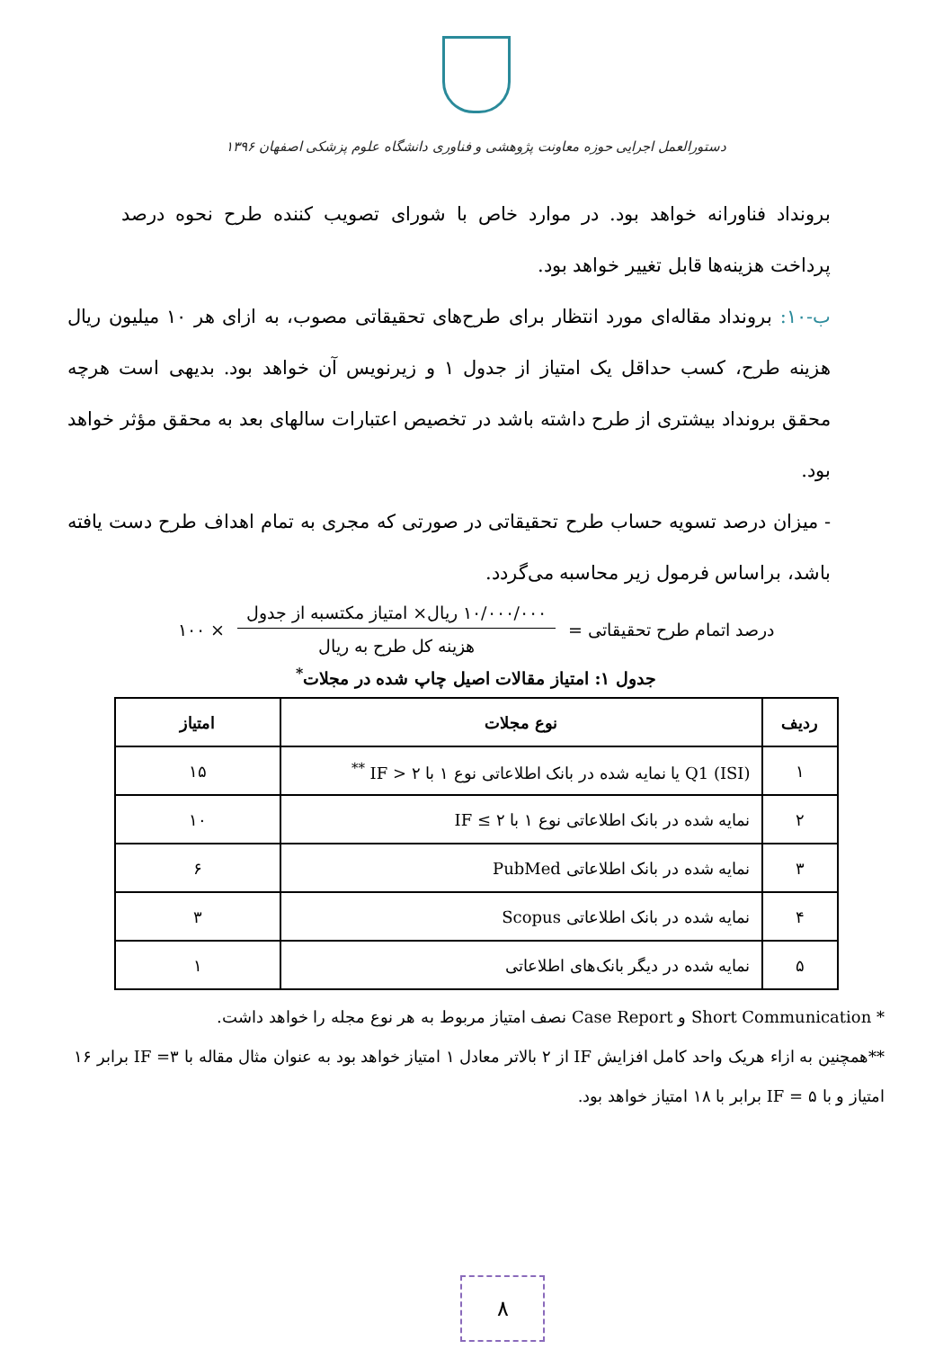دستورالعمل اجرایی حوزه معاونت پژوهشی و فناوری دانشگاه علوم پزشکی اصفهان ۱۳۹۶
برونداد فناورانه خواهد بود. در موارد خاص با شورای تصویب کننده طرح نحوه درصد پرداخت هزینه‌ها قابل تغییر خواهد بود.
ب-۱۰: برونداد مقاله‌ای مورد انتظار برای طرح‌های تحقیقاتی مصوب، به ازای هر ۱۰ میلیون ریال هزینه طرح، کسب حداقل یک امتیاز از جدول ۱ و زیرنویس آن خواهد بود. بدیهی است هرچه محقق برونداد بیشتری از طرح داشته باشد در تخصیص اعتبارات سالهای بعد به محقق مؤثر خواهد بود.
- میزان درصد تسویه حساب طرح تحقیقاتی در صورتی که مجری به تمام اهداف طرح دست یافته باشد، براساس فرمول زیر محاسبه می‌گردد.
درصد اتمام طرح تحقیقاتی =
۱۰/۰۰۰/۰۰۰ ریال× امتیاز مکتسبه از جدول
هزینه کل طرح به ریال
× ۱۰۰
جدول ۱: امتیاز مقالات اصیل چاپ شده در مجلات<sup>*</sup>
| ردیف | نوع مجلات | امتیاز |
| --- | --- | --- |
| ۱ | Q1 (ISI) یا نمایه شده در بانک اطلاعاتی نوع ۱ با IF > ۲ <sup>**</sup> | ۱۵ |
| ۲ | نمایه شده در بانک اطلاعاتی نوع ۱ با IF ≤ ۲ | ۱۰ |
| ۳ | نمایه شده در بانک اطلاعاتی PubMed | ۶ |
| ۴ | نمایه شده در بانک اطلاعاتی Scopus | ۳ |
| ۵ | نمایه شده در دیگر بانک‌های اطلاعاتی | ۱ |
* Short Communication و Case Report نصف امتیاز مربوط به هر نوع مجله را خواهد داشت.
**همچنین به ازاء هریک واحد کامل افزایش IF از ۲ بالاتر معادل ۱ امتیاز خواهد بود به عنوان مثال مقاله با IF =۳ برابر ۱۶ امتیاز و با IF = ۵ برابر با ۱۸ امتیاز خواهد بود.
۸